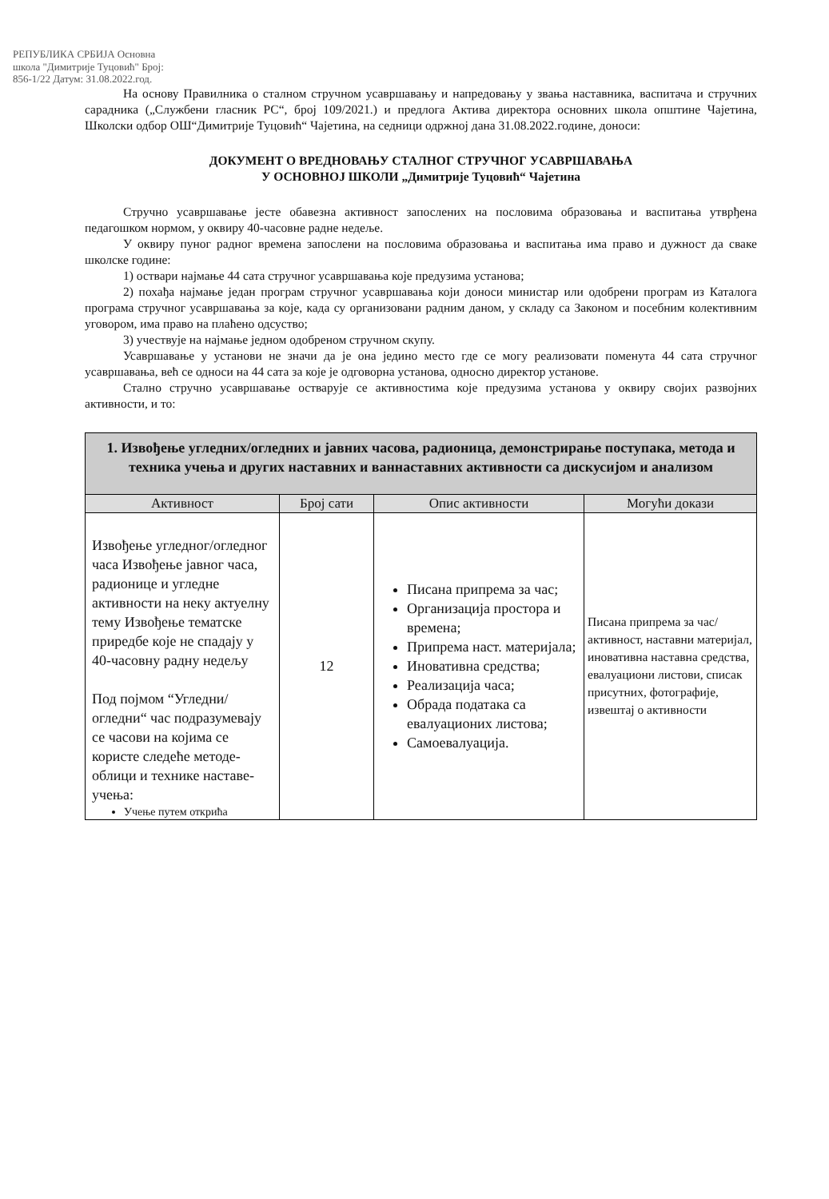РЕПУБЛИКА СРБИЈА Основна школа "Димитрије Туцовић" Број: 856-1/22 Датум: 31.08.2022.год.
На основу Правилника о сталном стручном усавршавању и напредовању у звања наставника, васпитача и стручних сарадника („Службени гласник РС“, број 109/2021.) и предлога Актива директора основних школа општине Чајетина, Школски одбор ОШ“Димитрије Туцовић“ Чајетина, на седници одржној дана 31.08.2022.године, доноси:
ДОКУМЕНТ О ВРЕДНОВАЊУ СТАЛНОГ СТРУЧНОГ УСАВРШАВАЊА
У ОСНОВНОЈ ШКОЛИ „Димитрије Туцовић“ Чајетина
Стручно усавршавање јесте обавезна активност запослених на пословима образовања и васпитања утврђена педагошком нормом, у оквиру 40-часовне радне недеље.
У оквиру пуног радног времена запослени на пословима образовања и васпитања има право и дужност да сваке школске године:
1) оствари најмање 44 сата стручног усавршавања које предузима установа;
2) похађа најмање један програм стручног усавршавања који доноси министар или одобрени програм из Каталога програма стручног усавршавања за које, када су организовани радним даном, у складу са Законом и посебним колективним уговором, има право на плаћено одсуство;
3) учествује на најмање једном одобреном стручном скупу.
Усавршавање у установи не значи да је она једино место где се могу реализовати поменута 44 сата стручног усавршавања, већ се односи на 44 сата за које је одговорна установа, односно директор установе.
Стално стручно усавршавање остварује се активностима које предузима установа у оквиру својих развојних активности, и то:
| 1. Извођење угледних/огледних и јавних часова, радионица, демонстрирање поступака, метода и техника учења и других наставних и ваннаставних активности са дискусијом и анализом | | | |
| Активност | Број сати | Опис активности | Могући докази |
| Извођење угледног/огледног часа Извођење јавног часа, радионице и угледне активности на неку актуелну тему Извођење тематске приредбе које не спадају у 40-часовну радну недељу Под појмом “Угледни/огледни“ час подразумевају се часови на којима се користе следеће методе-облици и технике наставе-учења: Учење путем открића | 12 | Писана припрема за час; Организација простора и времена; Припрема наст. материјала; Иновативна средства; Реализација часа; Обрада података са евалуационих листова; Самоевалуација. | Писана припрема за час/активност, наставни материјал, иновативна наставна средства, евалуациони листови, списак присутних, фотографије, извештај о активности |